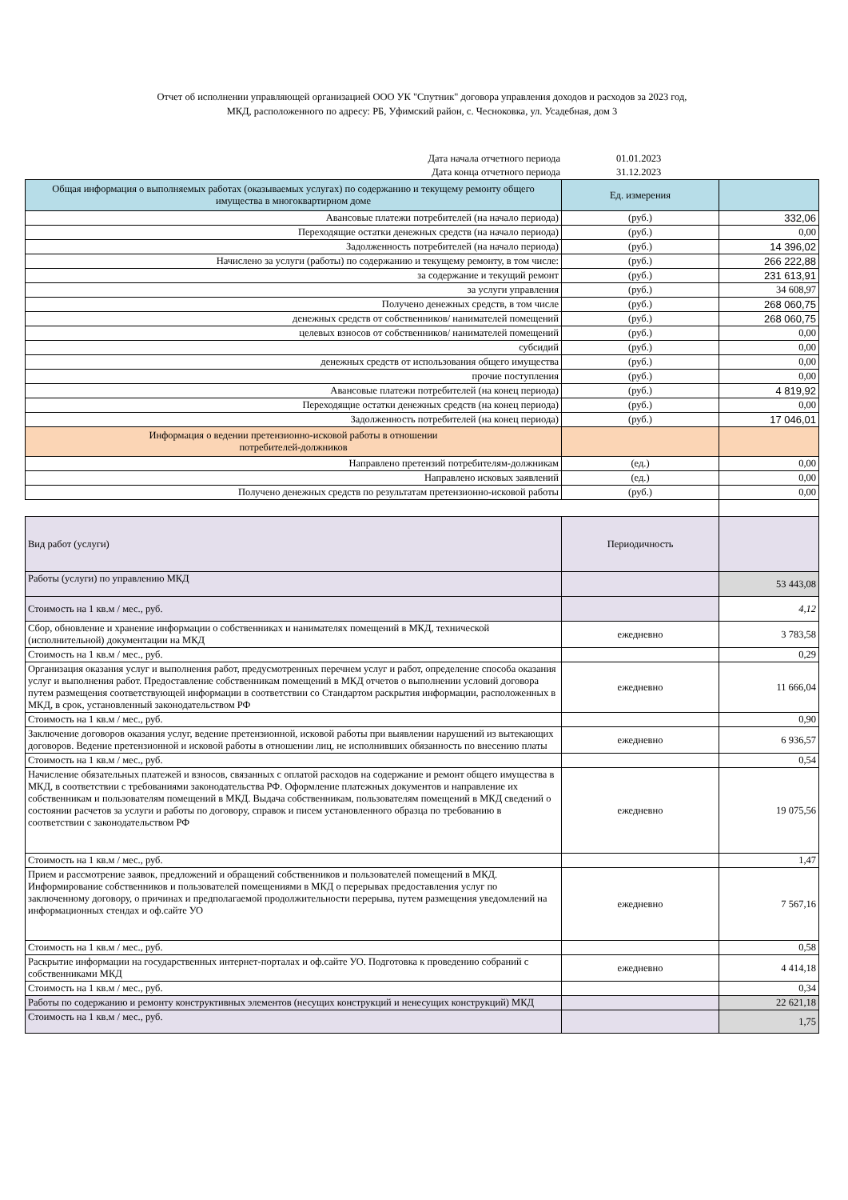Отчет об исполнении управляющей организацией ООО УК "Спутник" договора управления доходов и расходов за 2023 год,
МКД, расположенного по адресу: РБ, Уфимский район, с. Чесноковка, ул. Усадебная, дом 3
| Дата начала отчетного периода | 01.01.2023 | |
| Дата конца отчетного периода | 31.12.2023 | |
| Общая информация о выполняемых работах (оказываемых услугах) по содержанию и текущему ремонту общего имущества в многоквартирном доме | Ед. измерения | |
| Авансовые платежи потребителей (на начало периода) | (руб.) | 332,06 |
| Переходящие остатки денежных средств (на начало периода) | (руб.) | 0,00 |
| Задолженность потребителей (на начало периода) | (руб.) | 14 396,02 |
| Начислено за услуги (работы) по содержанию и текущему ремонту, в том числе: | (руб.) | 266 222,88 |
| за содержание и текущий ремонт | (руб.) | 231 613,91 |
| за услуги управления | (руб.) | 34 608,97 |
| Получено денежных средств, в том числе | (руб.) | 268 060,75 |
| денежных средств от собственников/ нанимателей помещений | (руб.) | 268 060,75 |
| целевых взносов от собственников/ нанимателей помещений | (руб.) | 0,00 |
| субсидий | (руб.) | 0,00 |
| денежных средств от использования общего имущества | (руб.) | 0,00 |
| прочие поступления | (руб.) | 0,00 |
| Авансовые платежи потребителей (на конец периода) | (руб.) | 4 819,92 |
| Переходящие остатки денежных средств (на конец периода) | (руб.) | 0,00 |
| Задолженность потребителей (на конец периода) | (руб.) | 17 046,01 |
| Информация о ведении претензионно-исковой работы в отношении потребителей-должников | | |
| Направлено претензий потребителям-должникам | (ед.) | 0,00 |
| Направлено исковых заявлений | (ед.) | 0,00 |
| Получено денежных средств по результатам претензионно-исковой работы | (руб.) | 0,00 |
| Вид работ (услуги) | Периодичность | |
| Работы (услуги) по управлению МКД | | 53 443,08 |
| Стоимость на 1 кв.м / мес., руб. | | 4,12 |
| Сбор, обновление и хранение информации о собственниках и нанимателях помещений в МКД, технической (исполнительной) документации на МКД | ежедневно | 3 783,58 |
| Стоимость на 1 кв.м / мес., руб. | | 0,29 |
| Организация оказания услуг и выполнения работ, предусмотренных перечнем услуг и работ, определение способа оказания услуг и выполнения работ. Предоставление собственникам помещений в МКД отчетов о выполнении условий договора путем размещения соответствующей информации в соответствии со Стандартом раскрытия информации, расположенных в МКД, в срок, установленный законодательством РФ | ежедневно | 11 666,04 |
| Стоимость на 1 кв.м / мес., руб. | | 0,90 |
| Заключение договоров оказания услуг, ведение претензионной, исковой работы при выявлении нарушений из вытекающих договоров. Ведение претензионной и исковой работы в отношении лиц, не исполнивших обязанность по внесению платы | ежедневно | 6 936,57 |
| Стоимость на 1 кв.м / мес., руб. | | 0,54 |
| Начисление обязательных платежей и взносов, связанных с оплатой расходов на содержание и ремонт общего имущества в МКД, в соответствии с требованиями законодательства РФ. Оформление платежных документов и направление их собственникам и пользователям помещений в МКД. Выдача собственникам, пользователям помещений в МКД сведений о состоянии расчетов за услуги и работы по договору, справок и писем установленного образца по требованию в соответствии с законодательством РФ | ежедневно | 19 075,56 |
| Стоимость на 1 кв.м / мес., руб. | | 1,47 |
| Прием и рассмотрение заявок, предложений и обращений собственников и пользователей помещений в МКД. Информирование собственников и пользователей помещениями в МКД о перерывах предоставления услуг по заключенному договору, о причинах и предполагаемой продолжительности перерыва, путем размещения уведомлений на информационных стендах и оф.сайте УО | ежедневно | 7 567,16 |
| Стоимость на 1 кв.м / мес., руб. | | 0,58 |
| Раскрытие информации на государственных интернет-порталах и оф.сайте УО. Подготовка к проведению собраний с собственниками МКД | ежедневно | 4 414,18 |
| Стоимость на 1 кв.м / мес., руб. | | 0,34 |
| Работы по содержанию и ремонту конструктивных элементов (несущих конструкций и ненесущих конструкций) МКД | | 22 621,18 |
| Стоимость на 1 кв.м / мес., руб. | | 1,75 |